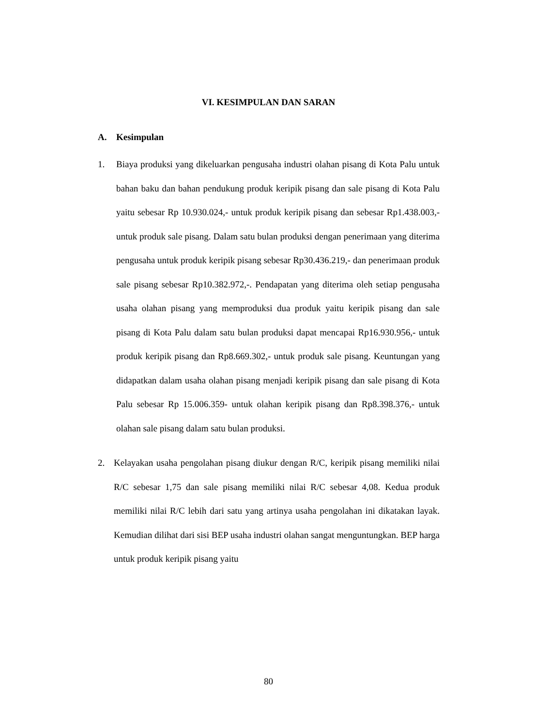VI. KESIMPULAN DAN SARAN
A. Kesimpulan
1. Biaya produksi yang dikeluarkan pengusaha industri olahan pisang di Kota Palu untuk bahan baku dan bahan pendukung produk keripik pisang dan sale pisang di Kota Palu yaitu sebesar Rp 10.930.024,- untuk produk keripik pisang dan sebesar Rp1.438.003,- untuk produk sale pisang. Dalam satu bulan produksi dengan penerimaan yang diterima pengusaha untuk produk keripik pisang sebesar Rp30.436.219,- dan penerimaan produk sale pisang sebesar Rp10.382.972,-. Pendapatan yang diterima oleh setiap pengusaha usaha olahan pisang yang memproduksi dua produk yaitu keripik pisang dan sale pisang di Kota Palu dalam satu bulan produksi dapat mencapai Rp16.930.956,- untuk produk keripik pisang dan Rp8.669.302,- untuk produk sale pisang. Keuntungan yang didapatkan dalam usaha olahan pisang menjadi keripik pisang dan sale pisang di Kota Palu sebesar Rp 15.006.359- untuk olahan keripik pisang dan Rp8.398.376,- untuk olahan sale pisang dalam satu bulan produksi.
2. Kelayakan usaha pengolahan pisang diukur dengan R/C, keripik pisang memiliki nilai R/C sebesar 1,75 dan sale pisang memiliki nilai R/C sebesar 4,08. Kedua produk memiliki nilai R/C lebih dari satu yang artinya usaha pengolahan ini dikatakan layak. Kemudian dilihat dari sisi BEP usaha industri olahan sangat menguntungkan. BEP harga untuk produk keripik pisang yaitu
80